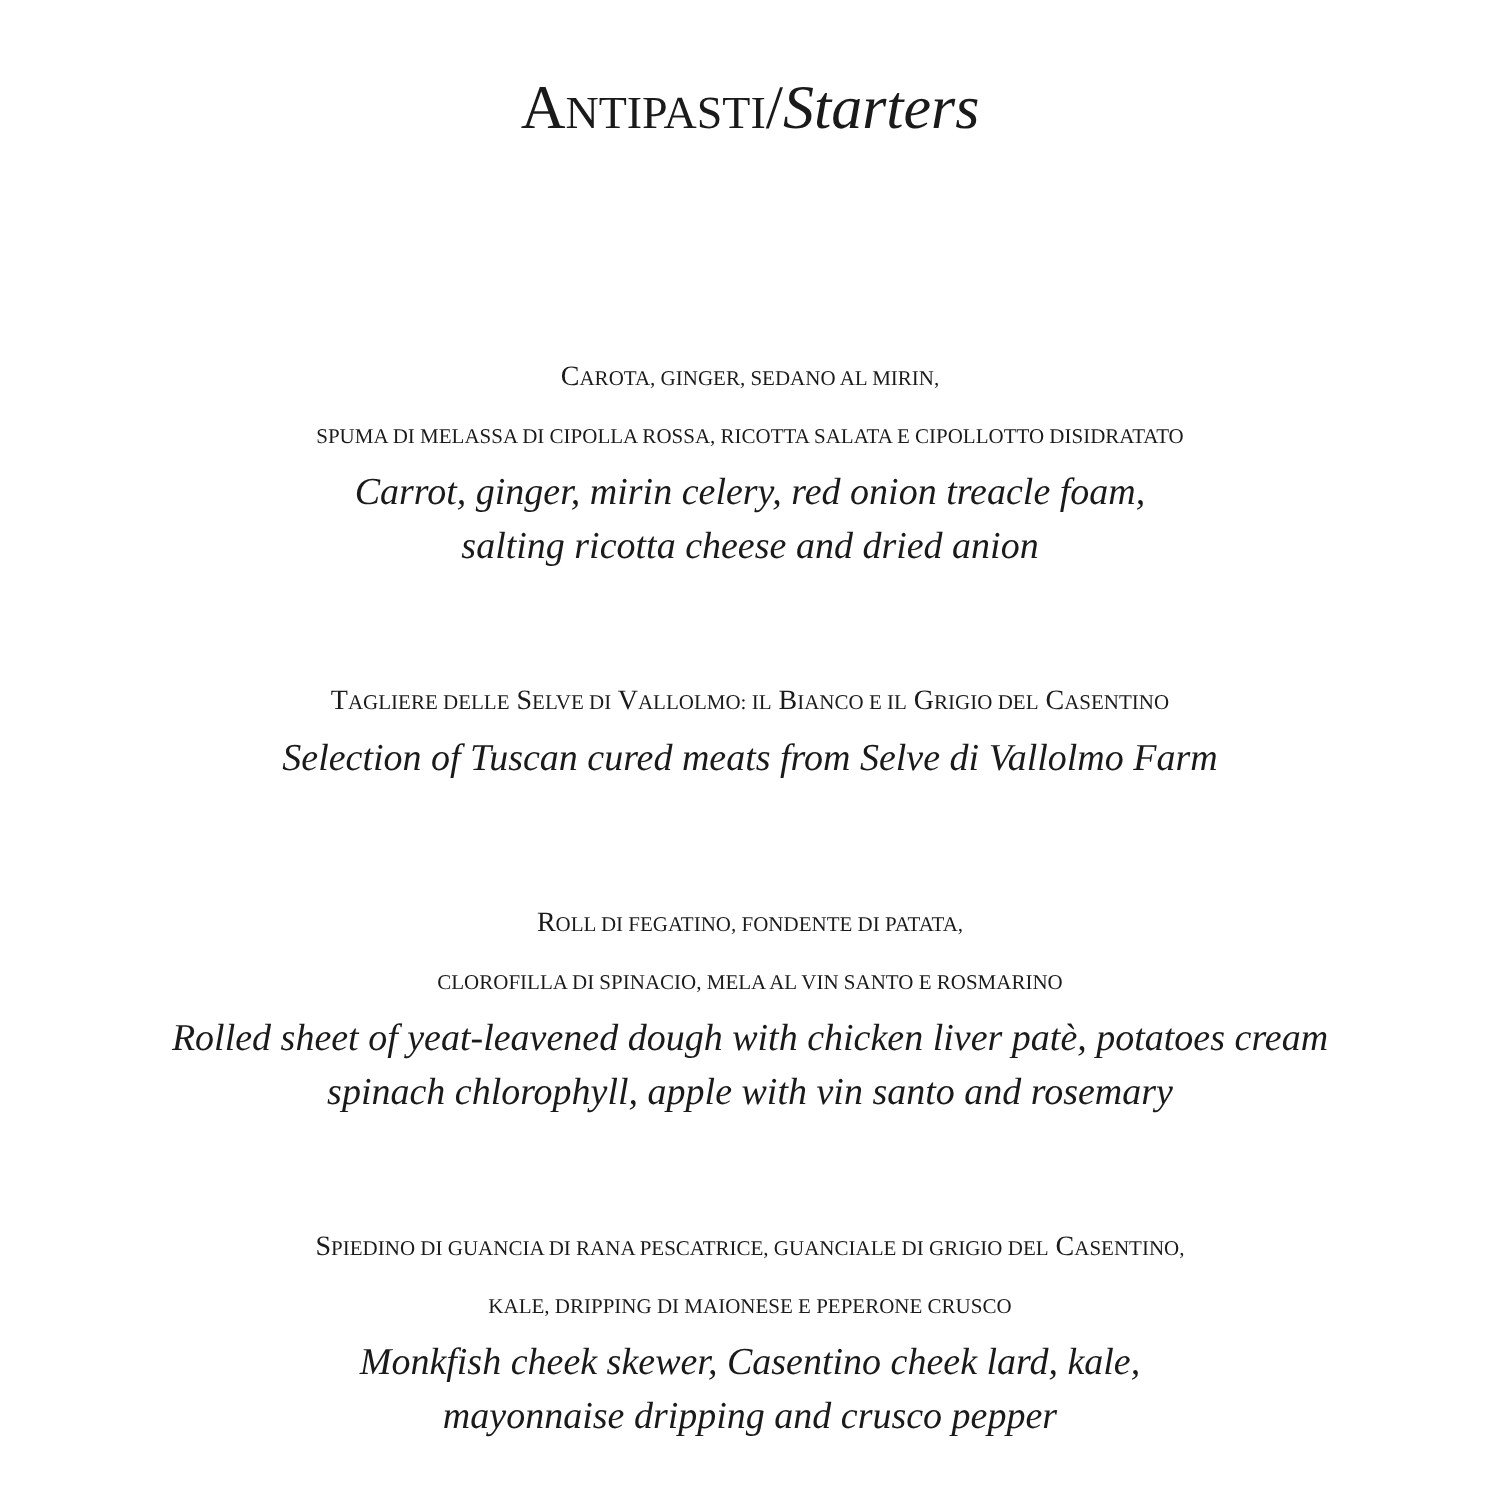ANTIPASTI/Starters
CAROTA, GINGER, SEDANO AL MIRIN,
SPUMA DI MELASSA DI CIPOLLA ROSSA, RICOTTA SALATA E CIPOLLOTTO DISIDRATATO
Carrot, ginger, mirin celery, red onion treacle foam,
salting ricotta cheese and dried anion
TAGLIERE DELLE SELVE DI VALLOLMO: IL BIANCO E IL GRIGIO DEL CASENTINO
Selection of Tuscan cured meats from Selve di Vallolmo Farm
ROLL DI FEGATINO, FONDENTE DI PATATA,
CLOROFILLA DI SPINACIO, MELA AL VIN SANTO E ROSMARINO
Rolled sheet of yeat-leavened dough with chicken liver patè, potatoes cream
spinach chlorophyll, apple with vin santo and rosemary
SPIEDINO DI GUANCIA DI RANA PESCATRICE, GUANCIALE DI GRIGIO DEL CASENTINO,
KALE, DRIPPING DI MAIONESE E PEPERONE CRUSCO
Monkfish cheek skewer, Casentino cheek lard, kale,
mayonnaise dripping and crusco pepper